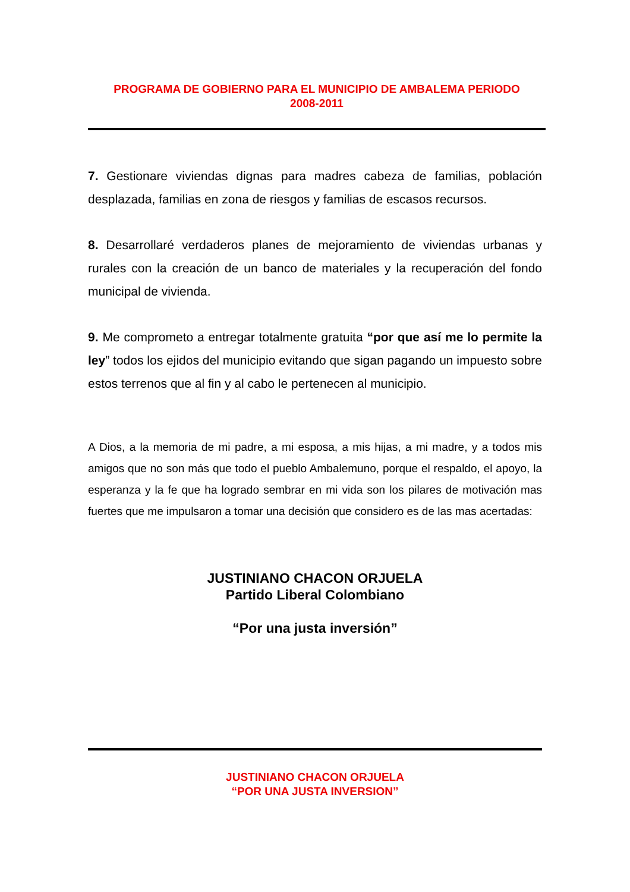PROGRAMA DE GOBIERNO PARA EL MUNICIPIO DE AMBALEMA PERIODO
2008-2011
7. Gestionare viviendas dignas para madres cabeza de familias, población desplazada, familias en zona de riesgos y familias de escasos recursos.
8. Desarrollaré verdaderos planes de mejoramiento de viviendas urbanas y rurales con la creación de un banco de materiales y la recuperación del fondo municipal de vivienda.
9. Me comprometo a entregar totalmente gratuita “por que así me lo permite la ley” todos los ejidos del municipio evitando que sigan pagando un impuesto sobre estos terrenos que al fin y al cabo le pertenecen al municipio.
A Dios, a la memoria de mi padre, a mi esposa, a mis hijas, a mi madre, y a todos mis amigos que no son más que todo el pueblo Ambalemuno, porque el respaldo, el apoyo, la esperanza y la fe que ha logrado sembrar en mi vida son los pilares de motivación mas fuertes que me impulsaron a tomar una decisión que considero es de las mas acertadas:
JUSTINIANO CHACON ORJUELA
Partido Liberal Colombiano
“Por una justa inversión”
JUSTINIANO CHACON ORJUELA
“POR UNA JUSTA INVERSION”